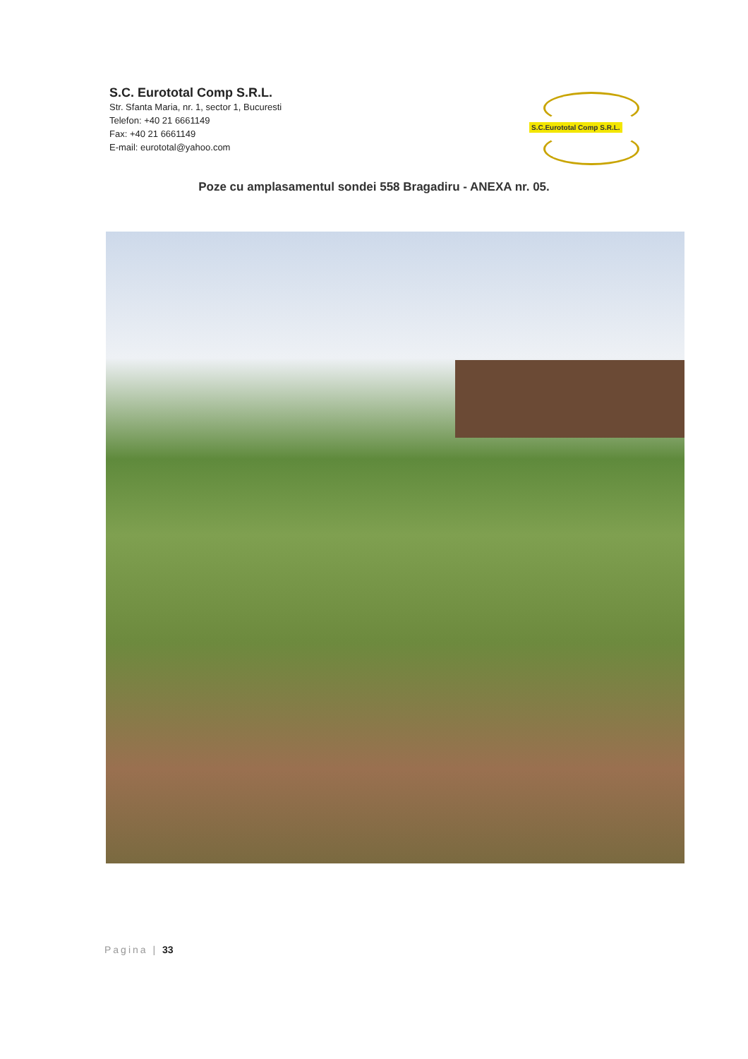S.C. Eurototal Comp S.R.L.
Str. Sfanta Maria, nr. 1, sector 1, Bucuresti
Telefon: +40 21 6661149
Fax: +40 21 6661149
E-mail: eurototal@yahoo.com
S.C.Eurototal Comp S.R.L.
Poze cu amplasamentul sondei 558 Bragadiru - ANEXA nr. 05.
Pagina | 33